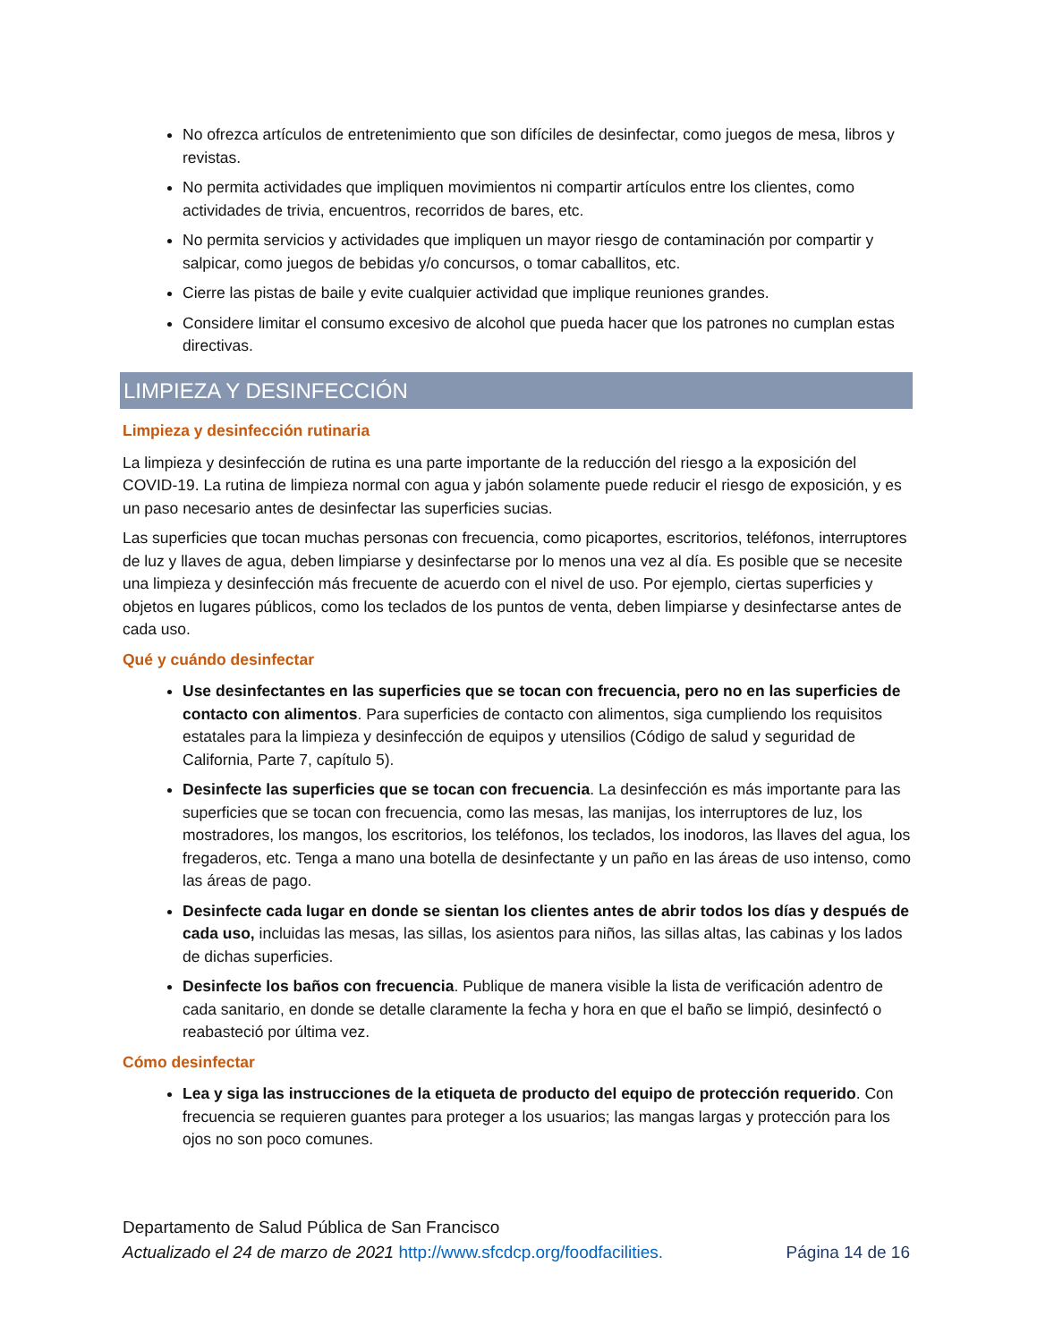No ofrezca artículos de entretenimiento que son difíciles de desinfectar, como juegos de mesa, libros y revistas.
No permita actividades que impliquen movimientos ni compartir artículos entre los clientes, como actividades de trivia, encuentros, recorridos de bares, etc.
No permita servicios y actividades que impliquen un mayor riesgo de contaminación por compartir y salpicar, como juegos de bebidas y/o concursos, o tomar caballitos, etc.
Cierre las pistas de baile y evite cualquier actividad que implique reuniones grandes.
Considere limitar el consumo excesivo de alcohol que pueda hacer que los patrones no cumplan estas directivas.
LIMPIEZA Y DESINFECCIÓN
Limpieza y desinfección rutinaria
La limpieza y desinfección de rutina es una parte importante de la reducción del riesgo a la exposición del COVID-19. La rutina de limpieza normal con agua y jabón solamente puede reducir el riesgo de exposición, y es un paso necesario antes de desinfectar las superficies sucias.
Las superficies que tocan muchas personas con frecuencia, como picaportes, escritorios, teléfonos, interruptores de luz y llaves de agua, deben limpiarse y desinfectarse por lo menos una vez al día. Es posible que se necesite una limpieza y desinfección más frecuente de acuerdo con el nivel de uso. Por ejemplo, ciertas superficies y objetos en lugares públicos, como los teclados de los puntos de venta, deben limpiarse y desinfectarse antes de cada uso.
Qué y cuándo desinfectar
Use desinfectantes en las superficies que se tocan con frecuencia, pero no en las superficies de contacto con alimentos. Para superficies de contacto con alimentos, siga cumpliendo los requisitos estatales para la limpieza y desinfección de equipos y utensilios (Código de salud y seguridad de California, Parte 7, capítulo 5).
Desinfecte las superficies que se tocan con frecuencia. La desinfección es más importante para las superficies que se tocan con frecuencia, como las mesas, las manijas, los interruptores de luz, los mostradores, los mangos, los escritorios, los teléfonos, los teclados, los inodoros, las llaves del agua, los fregaderos, etc. Tenga a mano una botella de desinfectante y un paño en las áreas de uso intenso, como las áreas de pago.
Desinfecte cada lugar en donde se sientan los clientes antes de abrir todos los días y después de cada uso, incluidas las mesas, las sillas, los asientos para niños, las sillas altas, las cabinas y los lados de dichas superficies.
Desinfecte los baños con frecuencia. Publique de manera visible la lista de verificación adentro de cada sanitario, en donde se detalle claramente la fecha y hora en que el baño se limpió, desinfectó o reabasteció por última vez.
Cómo desinfectar
Lea y siga las instrucciones de la etiqueta de producto del equipo de protección requerido. Con frecuencia se requieren guantes para proteger a los usuarios; las mangas largas y protección para los ojos no son poco comunes.
Departamento de Salud Pública de San Francisco
Actualizado el 24 de marzo de 2021 http://www.sfcdcp.org/foodfacilities. Página 14 de 16